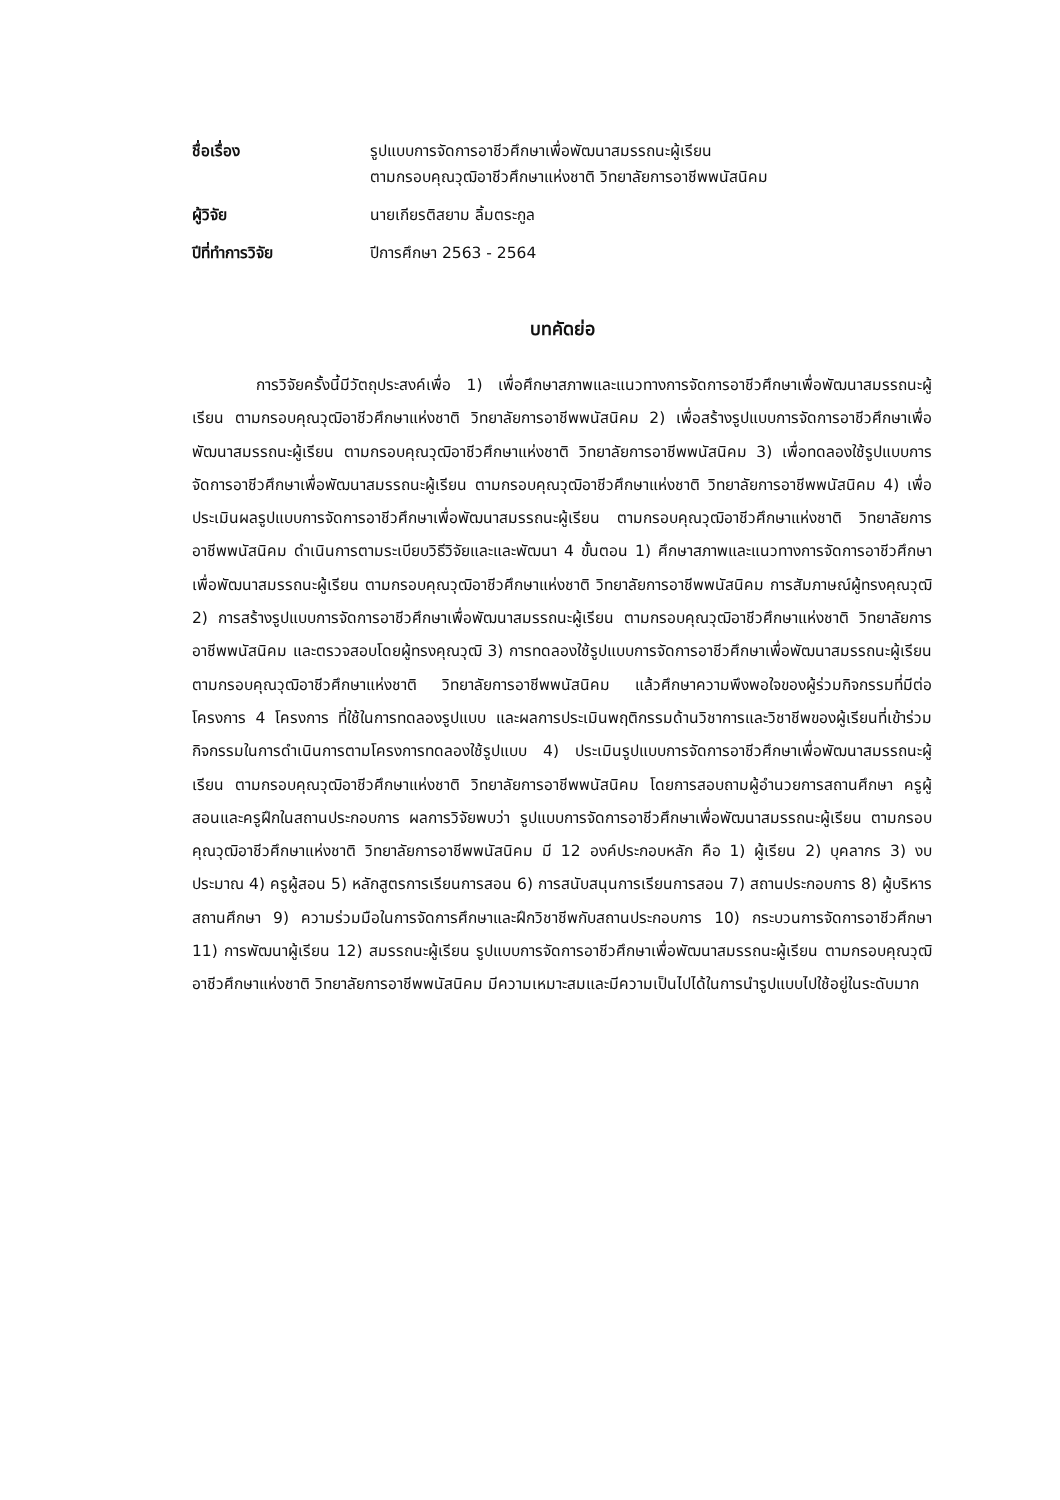ชื่อเรื่อง
รูปแบบการจัดการอาชีวศึกษาเพื่อพัฒนาสมรรถนะผู้เรียน
ตามกรอบคุณวุฒิอาชีวศึกษาแห่งชาติ วิทยาลัยการอาชีพพนัสนิคม
ผู้วิจัย
นายเกียรติสยาม ลิ้มตระกูล
ปีที่ทำการวิจัย
ปีการศึกษา 2563 - 2564
บทคัดย่อ
การวิจัยครั้งนี้มีวัตถุประสงค์เพื่อ 1) เพื่อศึกษาสภาพและแนวทางการจัดการอาชีวศึกษาเพื่อพัฒนาสมรรถนะผู้เรียน ตามกรอบคุณวุฒิอาชีวศึกษาแห่งชาติ วิทยาลัยการอาชีพพนัสนิคม 2) เพื่อสร้างรูปแบบการจัดการอาชีวศึกษาเพื่อพัฒนาสมรรถนะผู้เรียน ตามกรอบคุณวุฒิอาชีวศึกษาแห่งชาติ วิทยาลัยการอาชีพพนัสนิคม 3) เพื่อทดลองใช้รูปแบบการจัดการอาชีวศึกษาเพื่อพัฒนาสมรรถนะผู้เรียน ตามกรอบคุณวุฒิอาชีวศึกษาแห่งชาติ วิทยาลัยการอาชีพพนัสนิคม 4) เพื่อประเมินผลรูปแบบการจัดการอาชีวศึกษาเพื่อพัฒนาสมรรถนะผู้เรียน ตามกรอบคุณวุฒิอาชีวศึกษาแห่งชาติ วิทยาลัยการอาชีพพนัสนิคม ดำเนินการตามระเบียบวิธีวิจัยและและพัฒนา 4 ขั้นตอน 1) ศึกษาสภาพและแนวทางการจัดการอาชีวศึกษาเพื่อพัฒนาสมรรถนะผู้เรียน ตามกรอบคุณวุฒิอาชีวศึกษาแห่งชาติ วิทยาลัยการอาชีพพนัสนิคม การสัมภาษณ์ผู้ทรงคุณวุฒิ 2) การสร้างรูปแบบการจัดการอาชีวศึกษาเพื่อพัฒนาสมรรถนะผู้เรียน ตามกรอบคุณวุฒิอาชีวศึกษาแห่งชาติ วิทยาลัยการอาชีพพนัสนิคม และตรวจสอบโดยผู้ทรงคุณวุฒิ 3) การทดลองใช้รูปแบบการจัดการอาชีวศึกษาเพื่อพัฒนาสมรรถนะผู้เรียน ตามกรอบคุณวุฒิอาชีวศึกษาแห่งชาติ วิทยาลัยการอาชีพพนัสนิคม แล้วศึกษาความพึงพอใจของผู้ร่วมกิจกรรมที่มีต่อโครงการ 4 โครงการ ที่ใช้ในการทดลองรูปแบบ และผลการประเมินพฤติกรรมด้านวิชาการและวิชาชีพของผู้เรียนที่เข้าร่วมกิจกรรมในการดำเนินการตามโครงการทดลองใช้รูปแบบ 4) ประเมินรูปแบบการจัดการอาชีวศึกษาเพื่อพัฒนาสมรรถนะผู้เรียน ตามกรอบคุณวุฒิอาชีวศึกษาแห่งชาติ วิทยาลัยการอาชีพพนัสนิคม โดยการสอบถามผู้อำนวยการสถานศึกษา ครูผู้สอนและครูฝึกในสถานประกอบการ ผลการวิจัยพบว่า รูปแบบการจัดการอาชีวศึกษาเพื่อพัฒนาสมรรถนะผู้เรียน ตามกรอบคุณวุฒิอาชีวศึกษาแห่งชาติ วิทยาลัยการอาชีพพนัสนิคม มี 12 องค์ประกอบหลัก คือ 1) ผู้เรียน 2) บุคลากร 3) งบประมาณ 4) ครูผู้สอน 5) หลักสูตรการเรียนการสอน 6) การสนับสนุนการเรียนการสอน 7) สถานประกอบการ 8) ผู้บริหารสถานศึกษา 9) ความร่วมมือในการจัดการศึกษาและฝึกวิชาชีพกับสถานประกอบการ 10) กระบวนการจัดการอาชีวศึกษา 11) การพัฒนาผู้เรียน 12) สมรรถนะผู้เรียน รูปแบบการจัดการอาชีวศึกษาเพื่อพัฒนาสมรรถนะผู้เรียน ตามกรอบคุณวุฒิอาชีวศึกษาแห่งชาติ วิทยาลัยการอาชีพพนัสนิคม มีความเหมาะสมและมีความเป็นไปได้ในการนำรูปแบบไปใช้อยู่ในระดับมาก